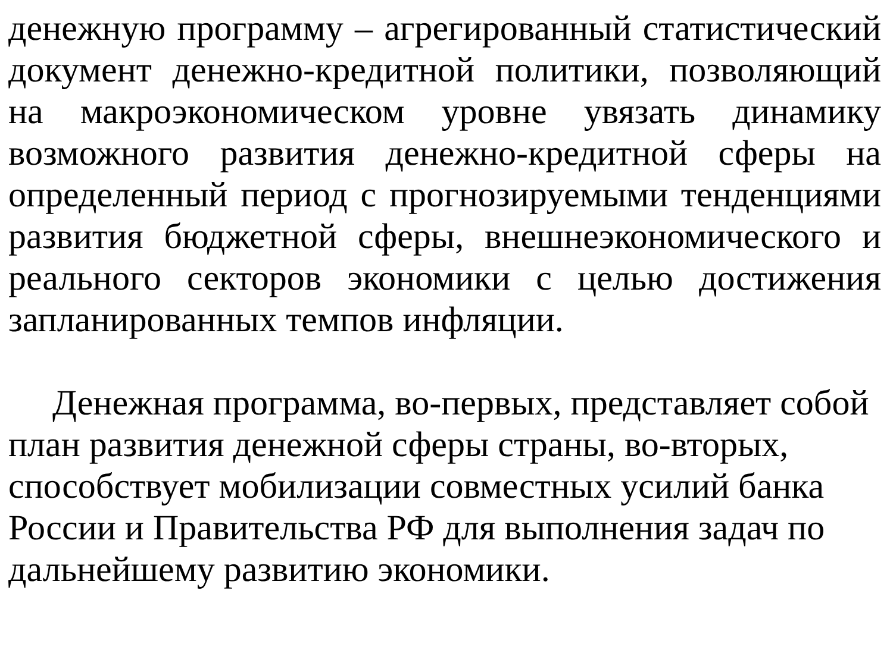денежную программу – агрегированный статистический документ денежно-кредитной политики, позволяющий на макроэкономическом уровне увязать динамику возможного развития денежно-кредитной сферы на определенный период с прогнозируемыми тенденциями развития бюджетной сферы, внешнеэкономического и реального секторов экономики с целью достижения запланированных темпов инфляции.
Денежная программа, во-первых, представляет собой план развития денежной сферы страны, во-вторых, способствует мобилизации совместных усилий банка России и Правительства РФ для выполнения задач по дальнейшему развитию экономики.